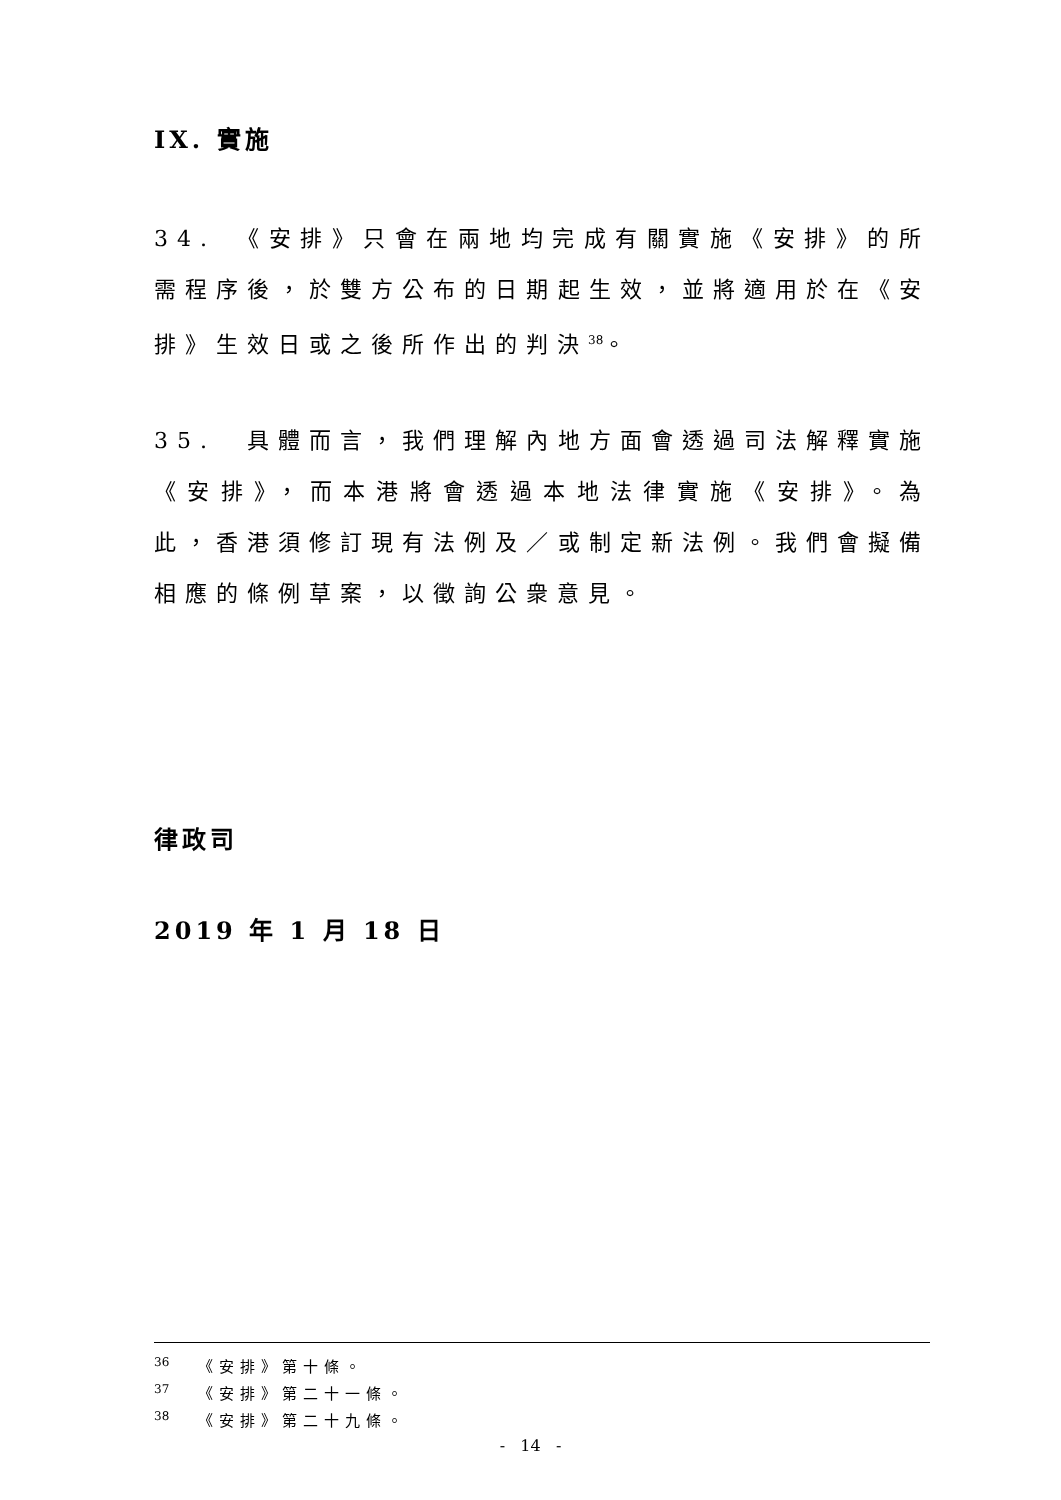IX. 實施
34.　《安排》只會在兩地均完成有關實施《安排》的所需程序後，於雙方公布的日期起生效，並將適用於在《安排》生效日或之後所作出的判決<sup>38</sup>。
35.　具體而言，我們理解內地方面會透過司法解釋實施《安排》，而本港將會透過本地法律實施《安排》。為此，香港須修訂現有法例及／或制定新法例。我們會擬備相應的條例草案，以徵詢公衆意見。
律政司
2019 年 1 月 18 日
<sup>36</sup> 《安排》第十條。
<sup>37</sup> 《安排》第二十一條。
<sup>38</sup> 《安排》第二十九條。
- 14 -